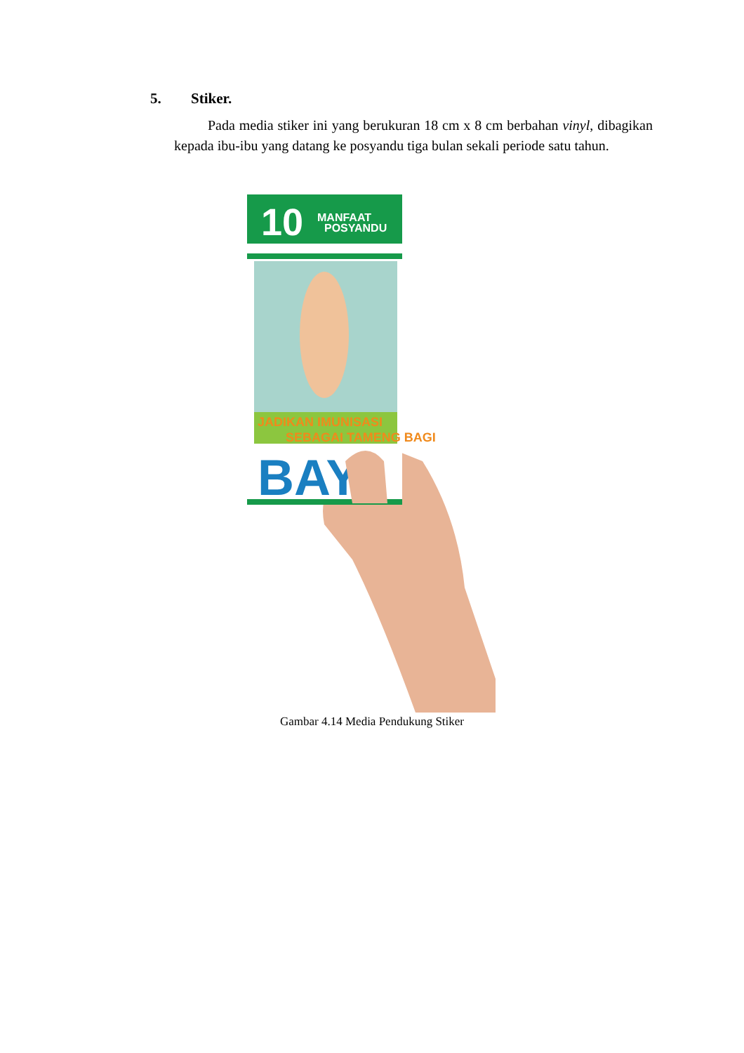5. Stiker.
Pada media stiker ini yang berukuran 18 cm x 8 cm berbahan vinyl, dibagikan kepada ibu-ibu yang datang ke posyandu tiga bulan sekali periode satu tahun.
MANFAAT
POSYANDU
10
JADIKAN IMUNISASI
SEBAGAI TAMENG BAGI
BAYI
Gambar 4.14 Media Pendukung Stiker